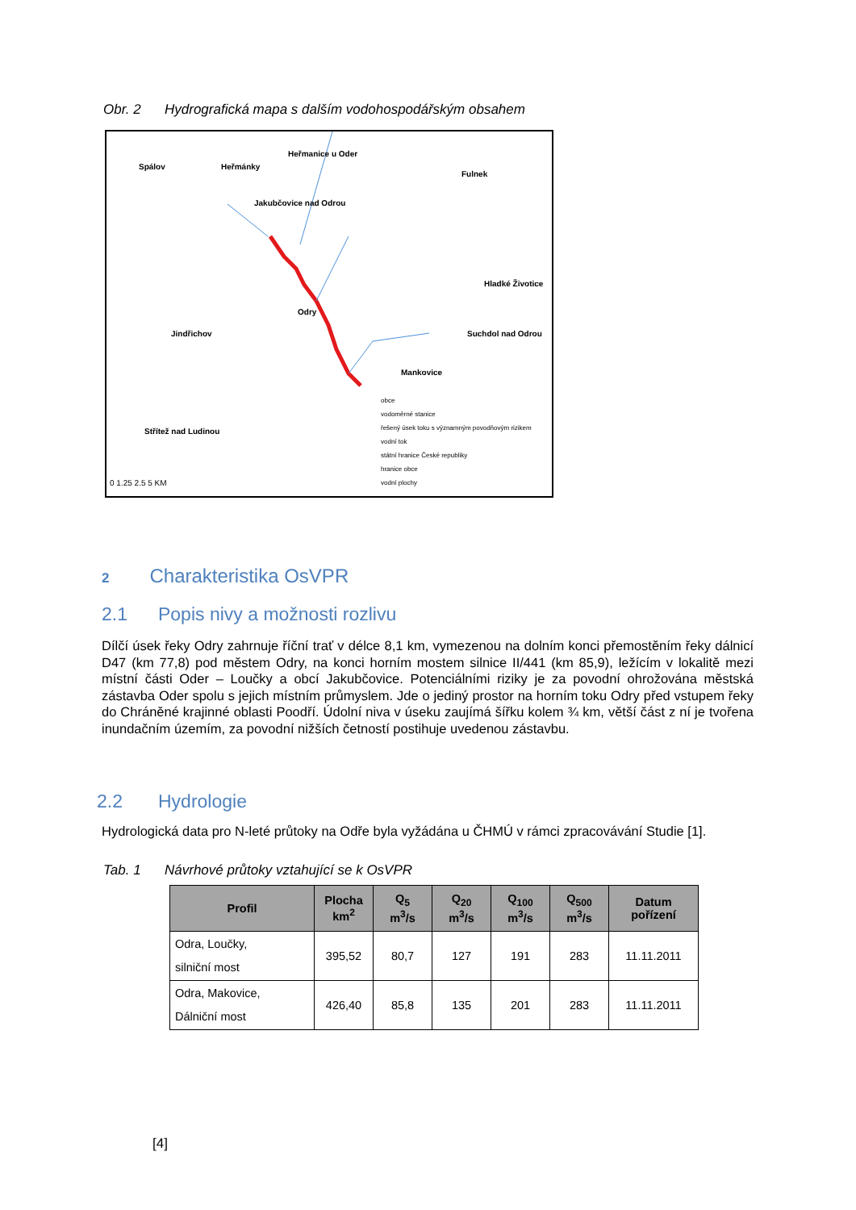Obr. 2 Hydrografická mapa s dalším vodohospodářským obsahem
Spálov Heřmánky
Heřmanice u Oder
Fulnek
Jakubčovice nad Odrou
Hladké Životice
Odry
Jindřichov Suchdol nad Odrou
Mankovice
Střítež nad Ludinou
obce
vodoměrné stanice
řešený úsek toku s významným povodňovým rizikem
vodní tok
státní hranice České republiky
hranice obce
vodní plochy
0 1.25 2.5 5 KM
2 Charakteristika OsVPR
2.1 Popis nivy a možnosti rozlivu
Dílčí úsek řeky Odry zahrnuje říční trať v délce 8,1 km, vymezenou na dolním konci přemostěním řeky dálnicí D47 (km 77,8) pod městem Odry, na konci horním mostem silnice II/441 (km 85,9), ležícím v lokalitě mezi místní části Oder – Loučky a obcí Jakubčovice. Potenciálními riziky je za povodní ohrožována městská zástavba Oder spolu s jejich místním průmyslem. Jde o jediný prostor na horním toku Odry před vstupem řeky do Chráněné krajinné oblasti Poodří. Údolní niva v úseku zaujímá šířku kolem ¾ km, větší část z ní je tvořena inundačním územím, za povodní nižších četností postihuje uvedenou zástavbu.
2.2 Hydrologie
Hydrologická data pro N-leté průtoky na Odře byla vyžádána u ČHMÚ v rámci zpracovávání Studie [1].
Tab. 1 Návrhové průtoky vztahující se k OsVPR
| Profil | Plocha km<sup>2</sup> | Q<sub>5</sub> m<sup>3</sup>/s | Q<sub>20</sub> m<sup>3</sup>/s | Q<sub>100</sub> m<sup>3</sup>/s | Q<sub>500</sub> m<sup>3</sup>/s | Datum pořízení |
| --- | --- | --- | --- | --- | --- | --- |
| Odra, Loučky, silniční most | 395,52 | 80,7 | 127 | 191 | 283 | 11.11.2011 |
| Odra, Makovice, Dálniční most | 426,40 | 85,8 | 135 | 201 | 283 | 11.11.2011 |
[4]